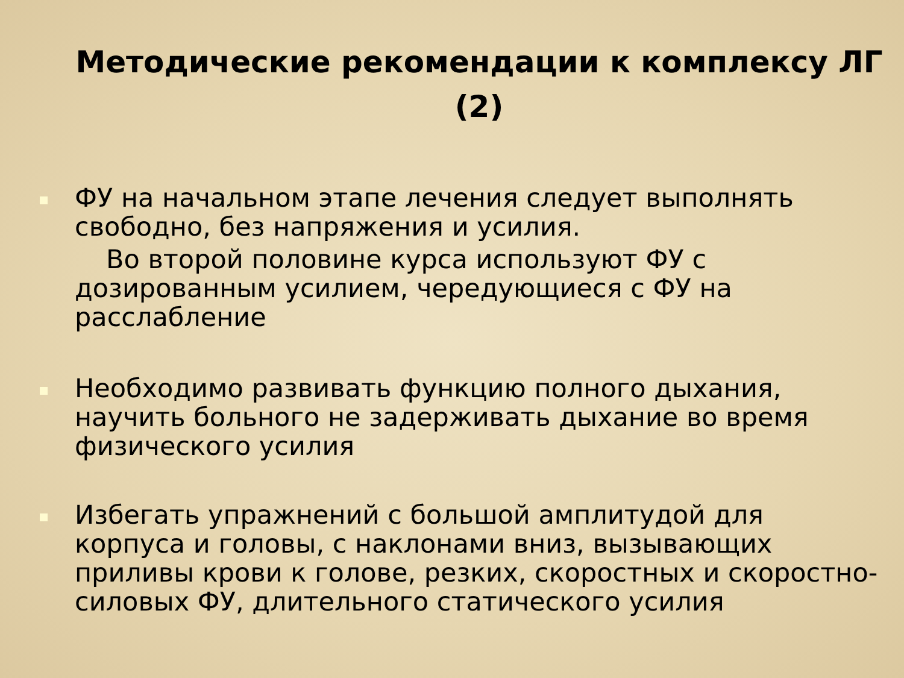Методические рекомендации к комплексу ЛГ (2)
ФУ на начальном этапе лечения следует выполнять свободно, без напряжения и усилия.
Во второй половине курса используют ФУ с дозированным усилием, чередующиеся с ФУ на расслабление
Необходимо развивать функцию полного дыхания, научить больного не задерживать дыхание во время физического усилия
Избегать упражнений с большой амплитудой для корпуса и головы, с наклонами вниз, вызывающих приливы крови к голове, резких, скоростных и скоростно-силовых ФУ, длительного статического усилия